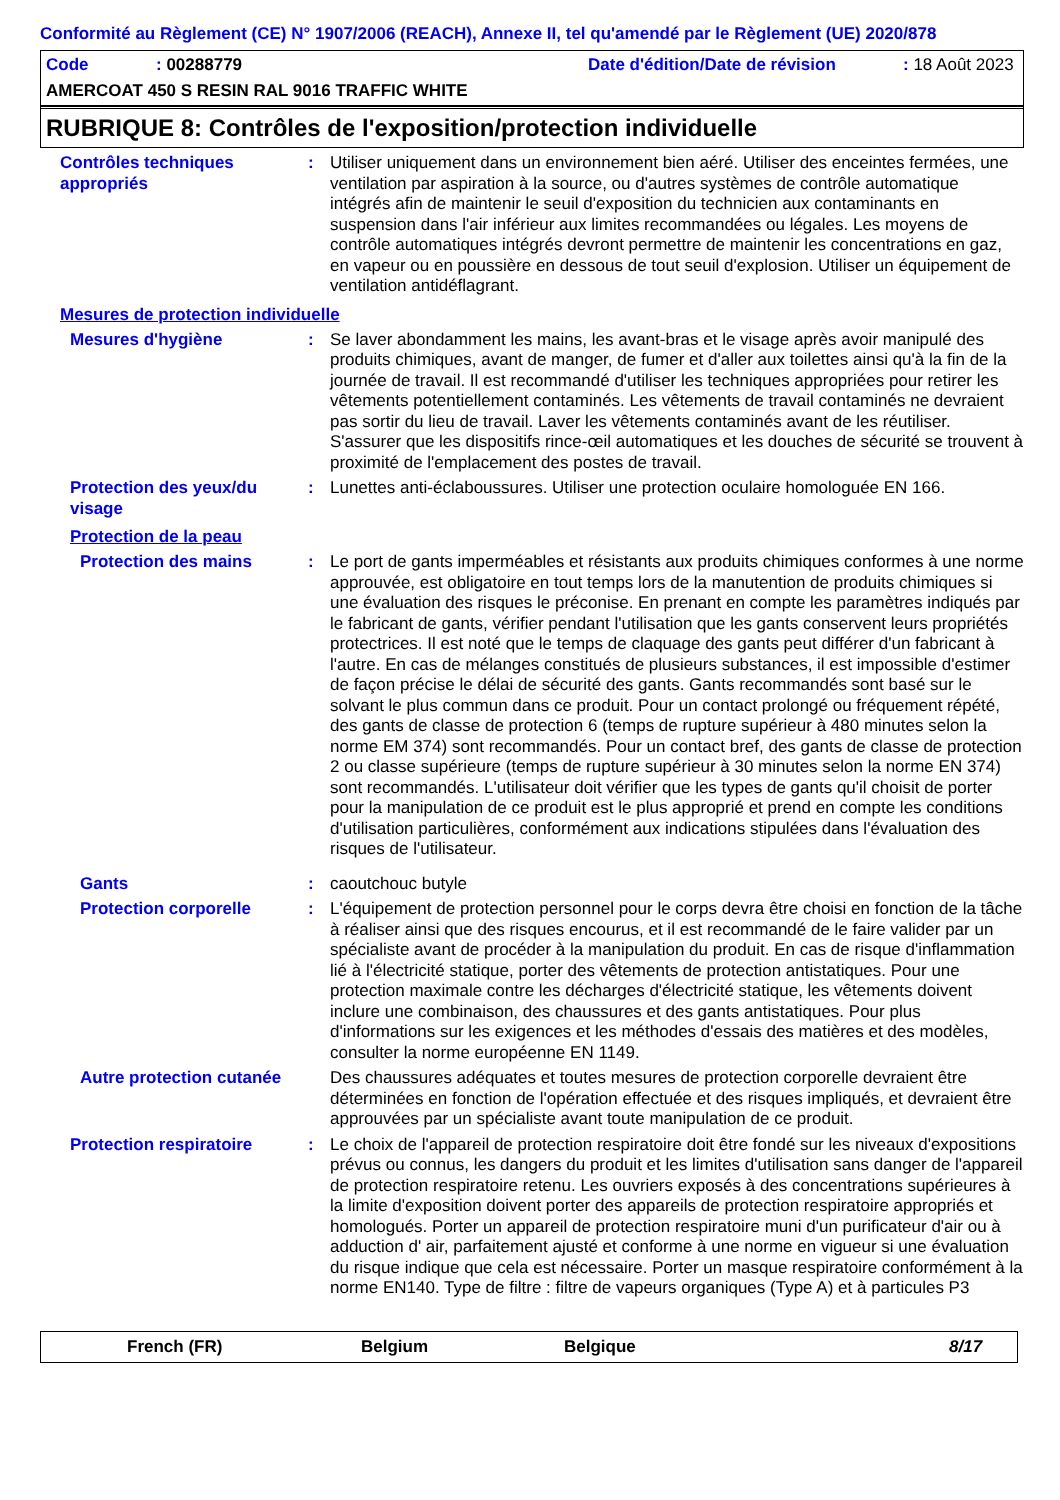Conformité au Règlement (CE) N° 1907/2006 (REACH), Annexe II, tel qu'amendé par le Règlement (UE) 2020/878
Code: 00288779 Date d'édition/Date de révision: 18 Août 2023
AMERCOAT 450 S RESIN RAL 9016 TRAFFIC WHITE
RUBRIQUE 8: Contrôles de l'exposition/protection individuelle
Contrôles techniques appropriés
: Utiliser uniquement dans un environnement bien aéré. Utiliser des enceintes fermées, une ventilation par aspiration à la source, ou d'autres systèmes de contrôle automatique intégrés afin de maintenir le seuil d'exposition du technicien aux contaminants en suspension dans l'air inférieur aux limites recommandées ou légales. Les moyens de contrôle automatiques intégrés devront permettre de maintenir les concentrations en gaz, en vapeur ou en poussière en dessous de tout seuil d'explosion. Utiliser un équipement de ventilation antidéflagrant.
Mesures de protection individuelle
Mesures d'hygiène : Se laver abondamment les mains, les avant-bras et le visage après avoir manipulé des produits chimiques, avant de manger, de fumer et d'aller aux toilettes ainsi qu'à la fin de la journée de travail. Il est recommandé d'utiliser les techniques appropriées pour retirer les vêtements potentiellement contaminés. Les vêtements de travail contaminés ne devraient pas sortir du lieu de travail. Laver les vêtements contaminés avant de les réutiliser. S'assurer que les dispositifs rince-œil automatiques et les douches de sécurité se trouvent à proximité de l'emplacement des postes de travail.
Protection des yeux/du visage
: Lunettes anti-éclaboussures. Utiliser une protection oculaire homologuée EN 166.
Protection de la peau
Protection des mains : Le port de gants imperméables et résistants aux produits chimiques conformes à une norme approuvée, est obligatoire en tout temps lors de la manutention de produits chimiques si une évaluation des risques le préconise. En prenant en compte les paramètres indiqués par le fabricant de gants, vérifier pendant l'utilisation que les gants conservent leurs propriétés protectrices. Il est noté que le temps de claquage des gants peut différer d'un fabricant à l'autre. En cas de mélanges constitués de plusieurs substances, il est impossible d'estimer de façon précise le délai de sécurité des gants. Gants recommandés sont basé sur le solvant le plus commun dans ce produit. Pour un contact prolongé ou fréquement répété, des gants de classe de protection 6 (temps de rupture supérieur à 480 minutes selon la norme EM 374) sont recommandés. Pour un contact bref, des gants de classe de protection 2 ou classe supérieure (temps de rupture supérieur à 30 minutes selon la norme EN 374) sont recommandés. L'utilisateur doit vérifier que les types de gants qu'il choisit de porter pour la manipulation de ce produit est le plus approprié et prend en compte les conditions d'utilisation particulières, conformément aux indications stipulées dans l'évaluation des risques de l'utilisateur.
Gants : caoutchouc butyle
Protection corporelle : L'équipement de protection personnel pour le corps devra être choisi en fonction de la tâche à réaliser ainsi que des risques encourus, et il est recommandé de le faire valider par un spécialiste avant de procéder à la manipulation du produit. En cas de risque d'inflammation lié à l'électricité statique, porter des vêtements de protection antistatiques. Pour une protection maximale contre les décharges d'électricité statique, les vêtements doivent inclure une combinaison, des chaussures et des gants antistatiques. Pour plus d'informations sur les exigences et les méthodes d'essais des matières et des modèles, consulter la norme européenne EN 1149.
Autre protection cutanée
Des chaussures adéquates et toutes mesures de protection corporelle devraient être déterminées en fonction de l'opération effectuée et des risques impliqués, et devraient être approuvées par un spécialiste avant toute manipulation de ce produit.
Protection respiratoire : Le choix de l'appareil de protection respiratoire doit être fondé sur les niveaux d'expositions prévus ou connus, les dangers du produit et les limites d'utilisation sans danger de l'appareil de protection respiratoire retenu. Les ouvriers exposés à des concentrations supérieures à la limite d'exposition doivent porter des appareils de protection respiratoire appropriés et homologués. Porter un appareil de protection respiratoire muni d'un purificateur d'air ou à adduction d' air, parfaitement ajusté et conforme à une norme en vigueur si une évaluation du risque indique que cela est nécessaire. Porter un masque respiratoire conformément à la norme EN140. Type de filtre : filtre de vapeurs organiques (Type A) et à particules P3
French (FR) Belgium Belgique 8/17